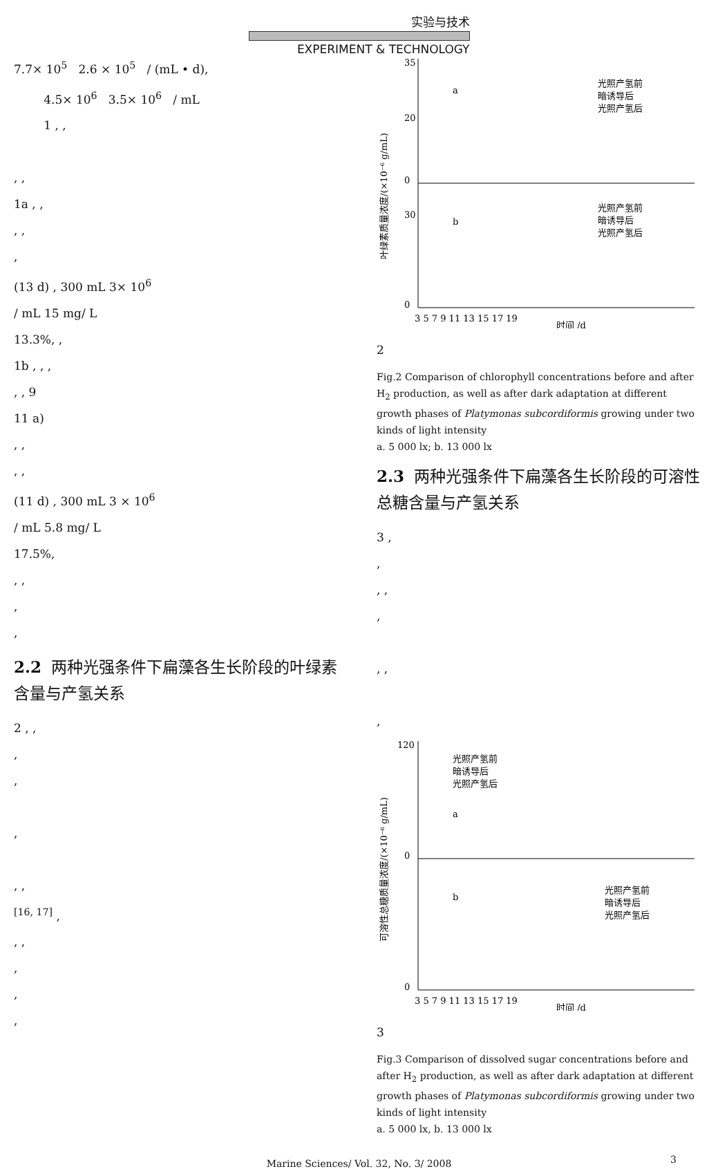实验与技术
EXPERIMENT & TECHNOLOGY
7.7× 10<sup>5</sup> 2.6 × 10<sup>5</sup> / (mL • d),
4.5× 10<sup>6</sup> 3.5× 10<sup>6</sup> / mL
1 , ,
, ,
1a , ,
, ,
,
(13 d) , 300 mL 3× 10<sup>6</sup>
/ mL 15 mg/ L
13.3%, ,
1b , , ,
, , 9
11 a)
, ,
, ,
(11 d) , 300 mL 3 × 10<sup>6</sup>
/ mL 5.8 mg/ L
17.5%,
, ,
,
,
2.2 两种光强条件下扁藻各生长阶段的叶绿素含量与产氢关系
2 , ,
,
,
,
, ,
<sup>[16, 17]</sup> ,
, ,
,
,
,
35
20
0
30
0
a
b
光照产氢前
暗诱导后
光照产氢后
光照产氢前
暗诱导后
光照产氢后
3 5 7 9 11 13 15 17 19
时间 /d
叶绿素质量浓度/(×10⁻⁶ g/mL)
2
Fig.2 Comparison of chlorophyll concentrations before and after H<sub>2</sub> production, as well as after dark adaptation at different growth phases of Platymonas subcordiformis growing under two kinds of light intensity
a. 5 000 lx; b. 13 000 lx
2.3 两种光强条件下扁藻各生长阶段的可溶性总糖含量与产氢关系
3 ,
,
, ,
,
, ,
,
120
0
0
a
b
光照产氢前
暗诱导后
光照产氢后
光照产氢前
暗诱导后
光照产氢后
3 5 7 9 11 13 15 17 19
时间 /d
可溶性总糖质量浓度/(×10⁻⁶ g/mL)
3
Fig.3 Comparison of dissolved sugar concentrations before and after H<sub>2</sub> production, as well as after dark adaptation at different growth phases of Platymonas subcordiformis growing under two kinds of light intensity
a. 5 000 lx, b. 13 000 lx
Marine Sciences/ Vol. 32, No. 3/ 2008 3